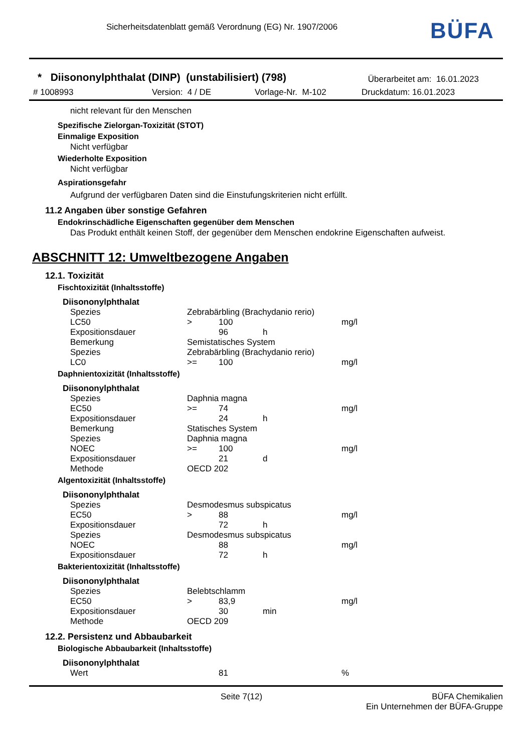Sicherheitsdatenblatt gemäß Verordnung (EG) Nr. 1907/2006
BÜFA
* Diisononylphthalat (DINP) (unstabilisiert) (798)
Überarbeitet am: 16.01.2023
# 1008993 Version: 4 / DE Vorlage-Nr. M-102 Druckdatum: 16.01.2023
nicht relevant für den Menschen
Spezifische Zielorgan-Toxizität (STOT)
Einmalige Exposition
Nicht verfügbar
Wiederholte Exposition
Nicht verfügbar
Aspirationsgefahr
Aufgrund der verfügbaren Daten sind die Einstufungskriterien nicht erfüllt.
11.2 Angaben über sonstige Gefahren
Endokrinschädliche Eigenschaften gegenüber dem Menschen
Das Produkt enthält keinen Stoff, der gegenüber dem Menschen endokrine Eigenschaften aufweist.
ABSCHNITT 12: Umweltbezogene Angaben
12.1. Toxizität
Fischtoxizität (Inhaltsstoffe)
Diisononylphthalat
| Spezies | Zebrabärbling (Brachydanio rerio) | | | |
| LC50 | > | 100 | | mg/l |
| Expositionsdauer | | 96 | h | |
| Bemerkung | Semistatisches System | | | |
| Spezies | Zebrabärbling (Brachydanio rerio) | | | |
| LC0 | >= | 100 | | mg/l |
Daphnientoxizität (Inhaltsstoffe)
Diisononylphthalat
| Spezies | Daphnia magna | | | |
| EC50 | >= | 74 | | mg/l |
| Expositionsdauer | | 24 | h | |
| Bemerkung | Statisches System | | | |
| Spezies | Daphnia magna | | | |
| NOEC | >= | 100 | | mg/l |
| Expositionsdauer | | 21 | d | |
| Methode | OECD 202 | | | |
Algentoxizität (Inhaltsstoffe)
Diisononylphthalat
| Spezies | Desmodesmus subspicatus | | | |
| EC50 | > | 88 | | mg/l |
| Expositionsdauer | | 72 | h | |
| Spezies | Desmodesmus subspicatus | | | |
| NOEC | | 88 | | mg/l |
| Expositionsdauer | | 72 | h | |
Bakterientoxizität (Inhaltsstoffe)
Diisononylphthalat
| Spezies | Belebtschlamm | | | |
| EC50 | > | 83,9 | | mg/l |
| Expositionsdauer | | 30 | min | |
| Methode | OECD 209 | | | |
12.2. Persistenz und Abbaubarkeit
Biologische Abbaubarkeit (Inhaltsstoffe)
Diisononylphthalat
| Wert | | 81 | | % |
Seite 7(12) BÜFA Chemikalien
Ein Unternehmen der BÜFA-Gruppe